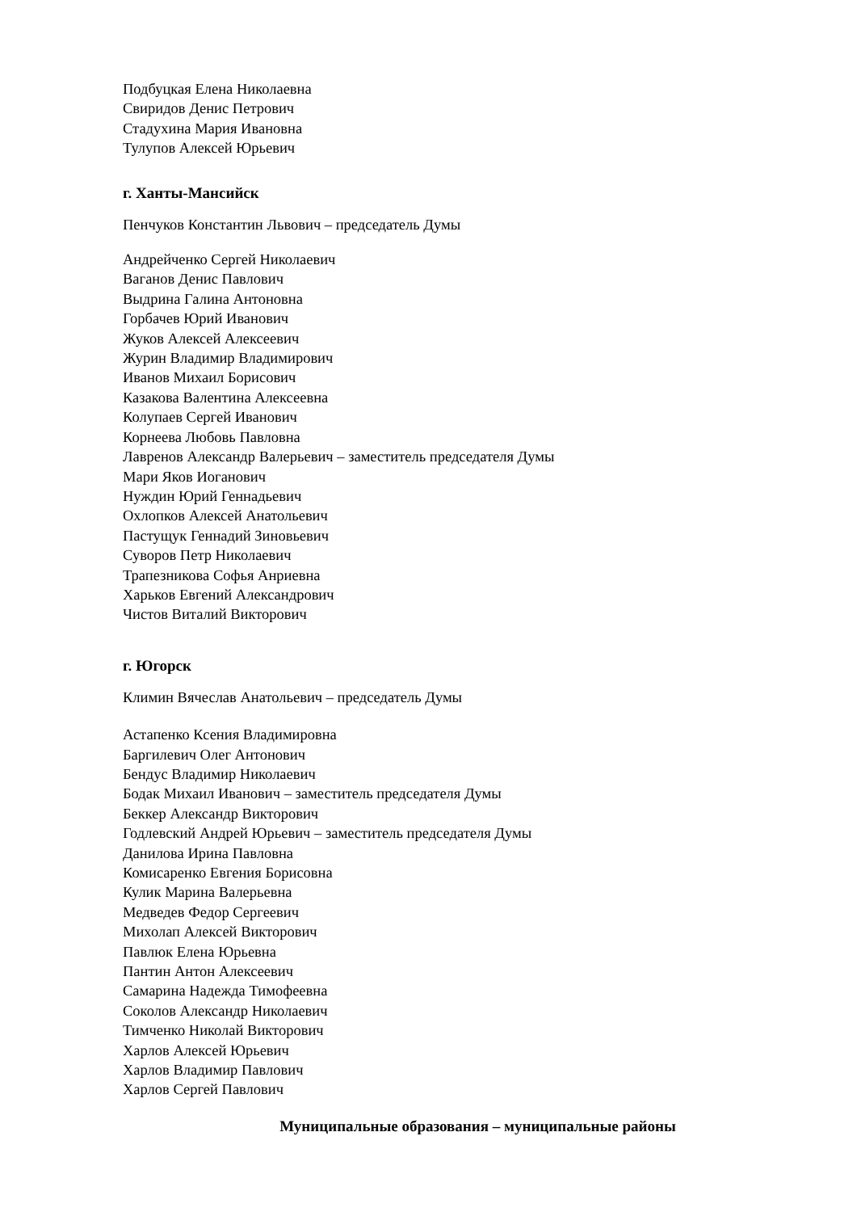Подбуцкая Елена Николаевна
Свиридов Денис Петрович
Стадухина Мария Ивановна
Тулупов Алексей Юрьевич
г. Ханты-Мансийск
Пенчуков Константин Львович – председатель Думы
Андрейченко Сергей Николаевич
Ваганов Денис Павлович
Выдрина Галина Антоновна
Горбачев Юрий Иванович
Жуков Алексей Алексеевич
Журин Владимир Владимирович
Иванов Михаил Борисович
Казакова Валентина Алексеевна
Колупаев Сергей Иванович
Корнеева Любовь Павловна
Лавренов Александр Валерьевич – заместитель председателя Думы
Мари Яков Иоганович
Нуждин Юрий Геннадьевич
Охлопков Алексей Анатольевич
Пастущук Геннадий Зиновьевич
Суворов Петр Николаевич
Трапезникова Софья Анриевна
Харьков Евгений Александрович
Чистов Виталий Викторович
г. Югорск
Климин Вячеслав Анатольевич – председатель Думы
Астапенко Ксения Владимировна
Баргилевич Олег Антонович
Бендус Владимир Николаевич
Бодак Михаил Иванович – заместитель председателя Думы
Беккер Александр Викторович
Годлевский Андрей Юрьевич – заместитель председателя Думы
Данилова Ирина Павловна
Комисаренко Евгения Борисовна
Кулик Марина Валерьевна
Медведев Федор Сергеевич
Михолап Алексей Викторович
Павлюк Елена Юрьевна
Пантин Антон Алексеевич
Самарина Надежда Тимофеевна
Соколов Александр Николаевич
Тимченко Николай Викторович
Харлов Алексей Юрьевич
Харлов Владимир Павлович
Харлов Сергей Павлович
Муниципальные образования – муниципальные районы